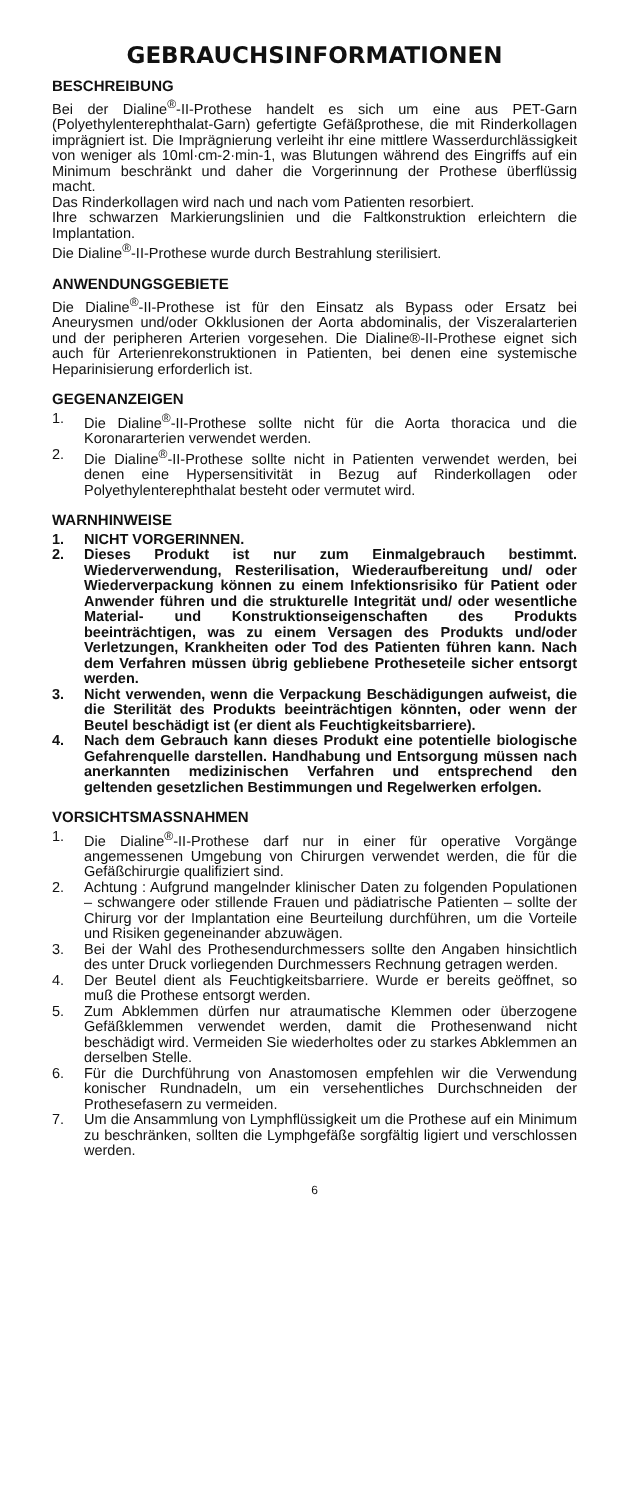GEBRAUCHSINFORMATIONEN
BESCHREIBUNG
Bei der Dialine<sup>®</sup>-II-Prothese handelt es sich um eine aus PET-Garn (Polyethylenterephthalat-Garn) gefertigte Gefäßprothese, die mit Rinderkollagen imprägniert ist. Die Imprägnierung verleiht ihr eine mittlere Wasserdurchlässigkeit von weniger als 10ml·cm-2·min-1, was Blutungen während des Eingriffs auf ein Minimum beschränkt und daher die Vorgerinnung der Prothese überflüssig macht.
Das Rinderkollagen wird nach und nach vom Patienten resorbiert.
Ihre schwarzen Markierungslinien und die Faltkonstruktion erleichtern die Implantation.
Die Dialine<sup>®</sup>-II-Prothese wurde durch Bestrahlung sterilisiert.
ANWENDUNGSGEBIETE
Die Dialine<sup>®</sup>-II-Prothese ist für den Einsatz als Bypass oder Ersatz bei Aneurysmen und/oder Okklusionen der Aorta abdominalis, der Viszeralarterien und der peripheren Arterien vorgesehen. Die Dialine®-II-Prothese eignet sich auch für Arterienrekonstruktionen in Patienten, bei denen eine systemische Heparinisierung erforderlich ist.
GEGENANZEIGEN
1. Die Dialine<sup>®</sup>-II-Prothese sollte nicht für die Aorta thoracica und die Koronararterien verwendet werden.
2. Die Dialine<sup>®</sup>-II-Prothese sollte nicht in Patienten verwendet werden, bei denen eine Hypersensitivität in Bezug auf Rinderkollagen oder Polyethylenterephthalat besteht oder vermutet wird.
WARNHINWEISE
1. NICHT VORGERINNEN.
2. Dieses Produkt ist nur zum Einmalgebrauch bestimmt. Wiederverwendung, Resterilisation, Wiederaufbereitung und/ oder Wiederverpackung können zu einem Infektionsrisiko für Patient oder Anwender führen und die strukturelle Integrität und/ oder wesentliche Material- und Konstruktionseigenschaften des Produkts beeinträchtigen, was zu einem Versagen des Produkts und/oder Verletzungen, Krankheiten oder Tod des Patienten führen kann. Nach dem Verfahren müssen übrig gebliebene Protheseteile sicher entsorgt werden.
3. Nicht verwenden, wenn die Verpackung Beschädigungen aufweist, die die Sterilität des Produkts beeinträchtigen könnten, oder wenn der Beutel beschädigt ist (er dient als Feuchtigkeitsbarriere).
4. Nach dem Gebrauch kann dieses Produkt eine potentielle biologische Gefahrenquelle darstellen. Handhabung und Entsorgung müssen nach anerkannten medizinischen Verfahren und entsprechend den geltenden gesetzlichen Bestimmungen und Regelwerken erfolgen.
VORSICHTSMASSNAHMEN
1. Die Dialine<sup>®</sup>-II-Prothese darf nur in einer für operative Vorgänge angemessenen Umgebung von Chirurgen verwendet werden, die für die Gefäßchirurgie qualifiziert sind.
2. Achtung : Aufgrund mangelnder klinischer Daten zu folgenden Populationen – schwangere oder stillende Frauen und pädiatrische Patienten – sollte der Chirurg vor der Implantation eine Beurteilung durchführen, um die Vorteile und Risiken gegeneinander abzuwägen.
3. Bei der Wahl des Prothesendurchmessers sollte den Angaben hinsichtlich des unter Druck vorliegenden Durchmessers Rechnung getragen werden.
4. Der Beutel dient als Feuchtigkeitsbarriere. Wurde er bereits geöffnet, so muß die Prothese entsorgt werden.
5. Zum Abklemmen dürfen nur atraumatische Klemmen oder überzogene Gefäßklemmen verwendet werden, damit die Prothesenwand nicht beschädigt wird. Vermeiden Sie wiederholtes oder zu starkes Abklemmen an derselben Stelle.
6. Für die Durchführung von Anastomosen empfehlen wir die Verwendung konischer Rundnadeln, um ein versehentliches Durchschneiden der Prothesefasern zu vermeiden.
7. Um die Ansammlung von Lymphflüssigkeit um die Prothese auf ein Minimum zu beschränken, sollten die Lymphgefäße sorgfältig ligiert und verschlossen werden.
6